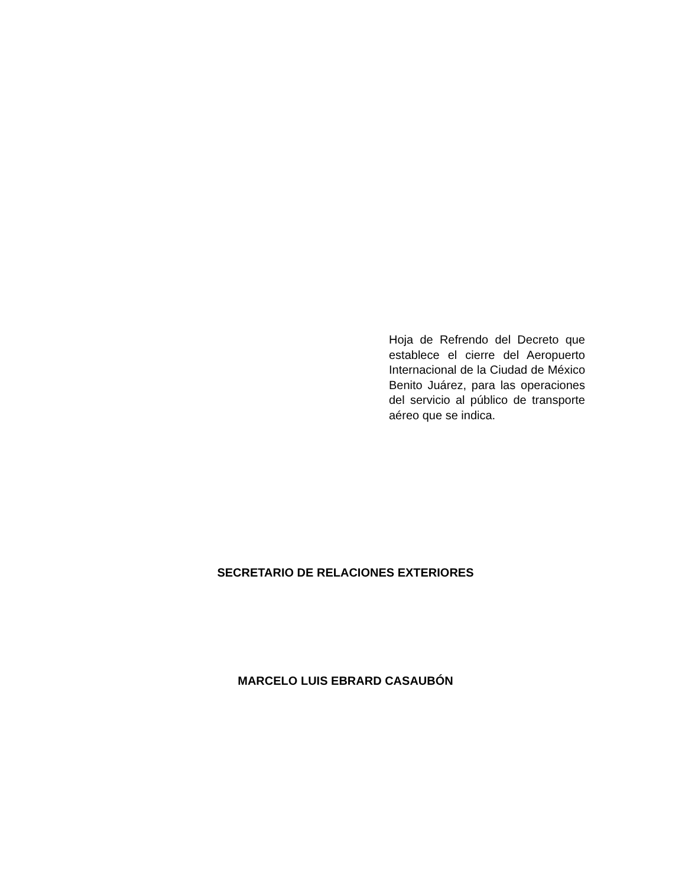Hoja de Refrendo del Decreto que establece el cierre del Aeropuerto Internacional de la Ciudad de México Benito Juárez, para las operaciones del servicio al público de transporte aéreo que se indica.
SECRETARIO DE RELACIONES EXTERIORES
MARCELO LUIS EBRARD CASAUBÓN